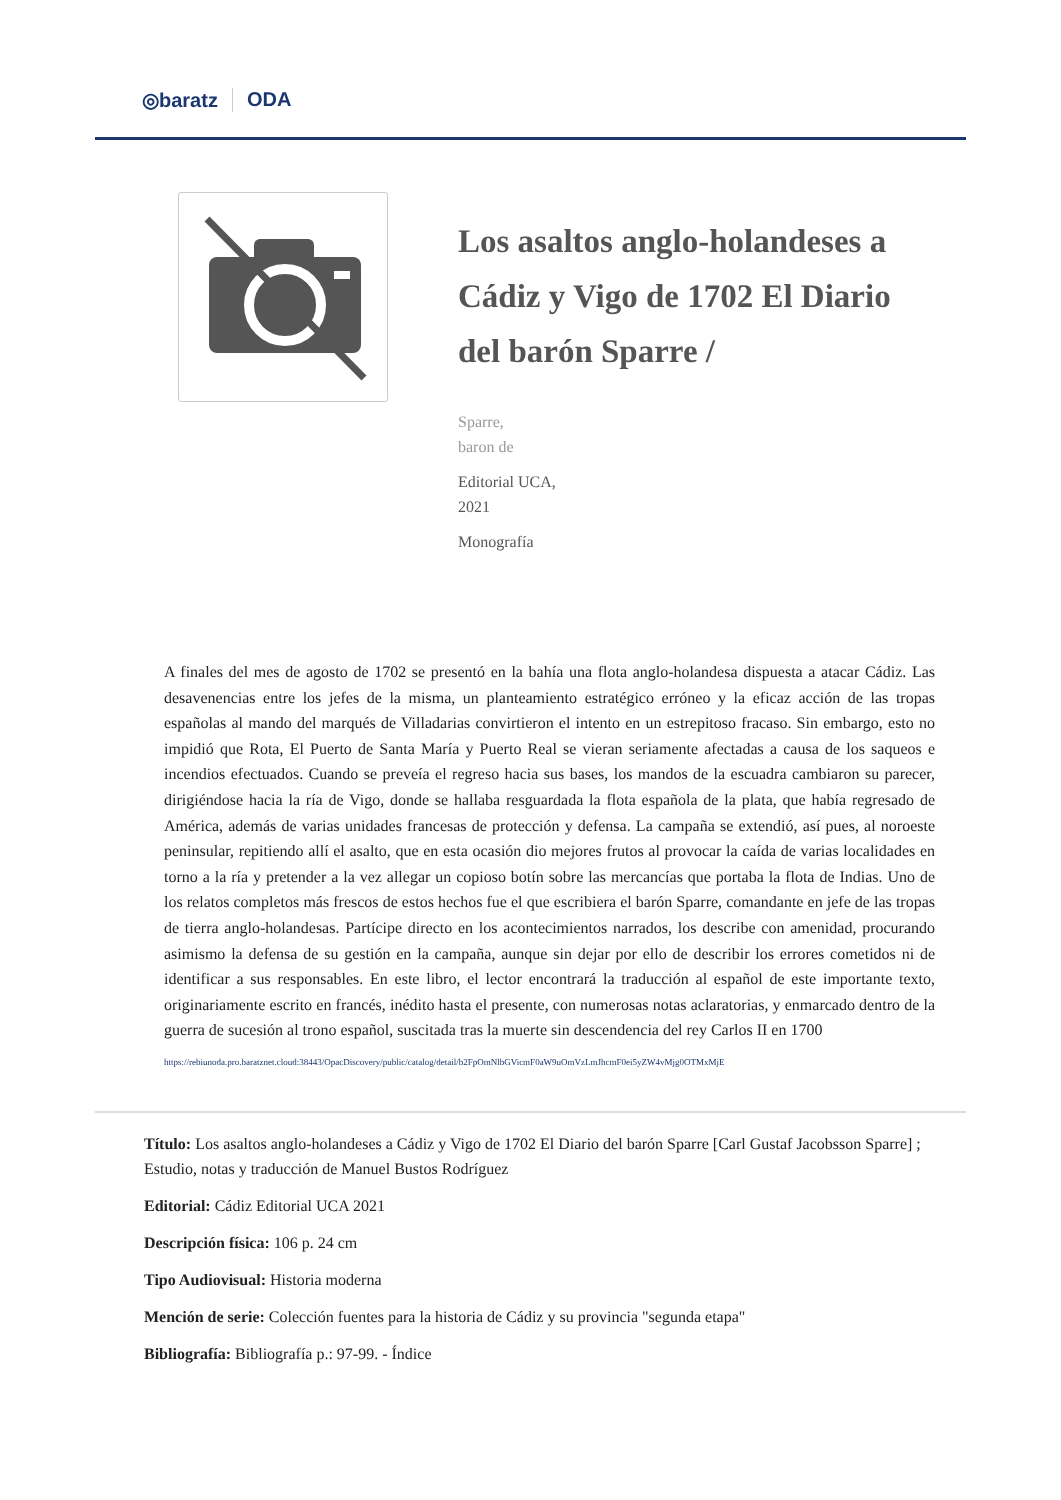◎baratz ODA
Los asaltos anglo-holandeses a Cádiz y Vigo de 1702 El Diario del barón Sparre /
Sparre,
baron de
Editorial UCA,
2021
Monografía
A finales del mes de agosto de 1702 se presentó en la bahía una flota anglo-holandesa dispuesta a atacar Cádiz. Las desavenencias entre los jefes de la misma, un planteamiento estratégico erróneo y la eficaz acción de las tropas españolas al mando del marqués de Villadarias convirtieron el intento en un estrepitoso fracaso. Sin embargo, esto no impidió que Rota, El Puerto de Santa María y Puerto Real se vieran seriamente afectadas a causa de los saqueos e incendios efectuados. Cuando se preveía el regreso hacia sus bases, los mandos de la escuadra cambiaron su parecer, dirigiéndose hacia la ría de Vigo, donde se hallaba resguardada la flota española de la plata, que había regresado de América, además de varias unidades francesas de protección y defensa. La campaña se extendió, así pues, al noroeste peninsular, repitiendo allí el asalto, que en esta ocasión dio mejores frutos al provocar la caída de varias localidades en torno a la ría y pretender a la vez allegar un copioso botín sobre las mercancías que portaba la flota de Indias. Uno de los relatos completos más frescos de estos hechos fue el que escribiera el barón Sparre, comandante en jefe de las tropas de tierra anglo-holandesas. Partícipe directo en los acontecimientos narrados, los describe con amenidad, procurando asimismo la defensa de su gestión en la campaña, aunque sin dejar por ello de describir los errores cometidos ni de identificar a sus responsables. En este libro, el lector encontrará la traducción al español de este importante texto, originariamente escrito en francés, inédito hasta el presente, con numerosas notas aclaratorias, y enmarcado dentro de la guerra de sucesión al trono español, suscitada tras la muerte sin descendencia del rey Carlos II en 1700
https://rebiunoda.pro.baratznet.cloud:38443/OpacDiscovery/public/catalog/detail/b2FpOmNlbGVicmF0aW9uOmVzLmJhcmF0ei5yZW4vMjg0OTMxMjE
Título: Los asaltos anglo-holandeses a Cádiz y Vigo de 1702 El Diario del barón Sparre [Carl Gustaf Jacobsson Sparre] ; Estudio, notas y traducción de Manuel Bustos Rodríguez
Editorial: Cádiz Editorial UCA 2021
Descripción física: 106 p. 24 cm
Tipo Audiovisual: Historia moderna
Mención de serie: Colección fuentes para la historia de Cádiz y su provincia "segunda etapa"
Bibliografía: Bibliografía p.: 97-99. - Índice